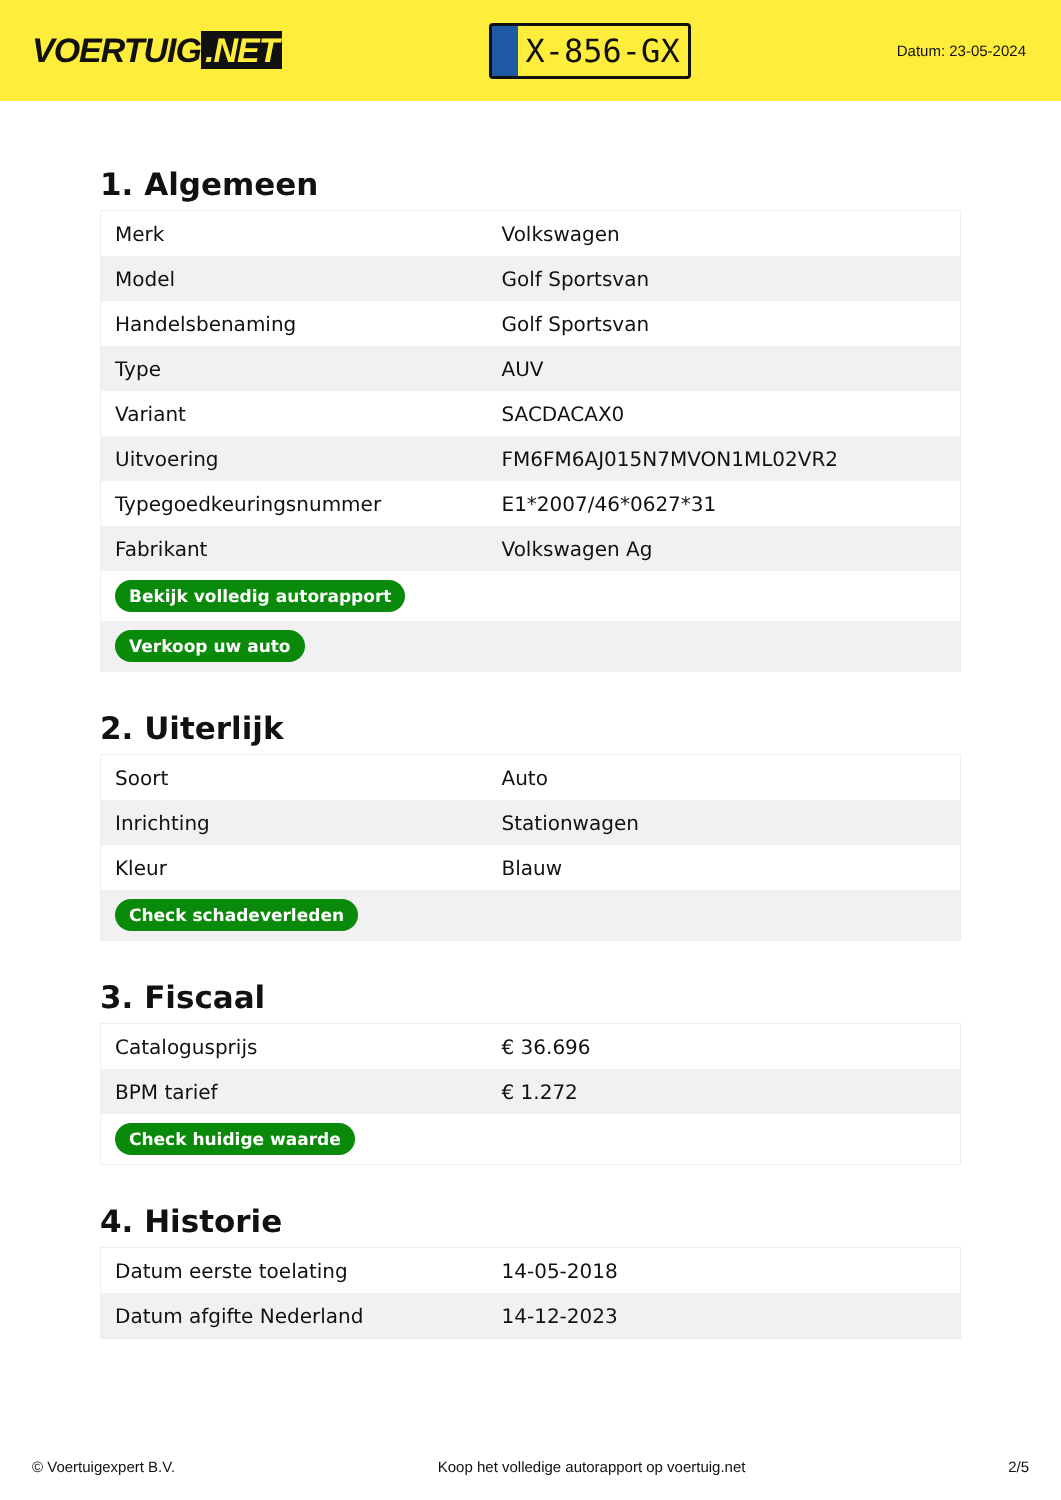VOERTUIG.NET
X-856-GX
Datum: 23-05-2024
1. Algemeen
| Merk | Volkswagen |
| Model | Golf Sportsvan |
| Handelsbenaming | Golf Sportsvan |
| Type | AUV |
| Variant | SACDACAX0 |
| Uitvoering | FM6FM6AJ015N7MVON1ML02VR2 |
| Typegoedkeuringsnummer | E1*2007/46*0627*31 |
| Fabrikant | Volkswagen Ag |
| Bekijk volledig autorapport | |
| Verkoop uw auto | |
2. Uiterlijk
| Soort | Auto |
| Inrichting | Stationwagen |
| Kleur | Blauw |
| Check schadeverleden | |
3. Fiscaal
| Catalogusprijs | € 36.696 |
| BPM tarief | € 1.272 |
| Check huidige waarde | |
4. Historie
| Datum eerste toelating | 14-05-2018 |
| Datum afgifte Nederland | 14-12-2023 |
© Voertuigexpert B.V. Koop het volledige autorapport op voertuig.net 2/5